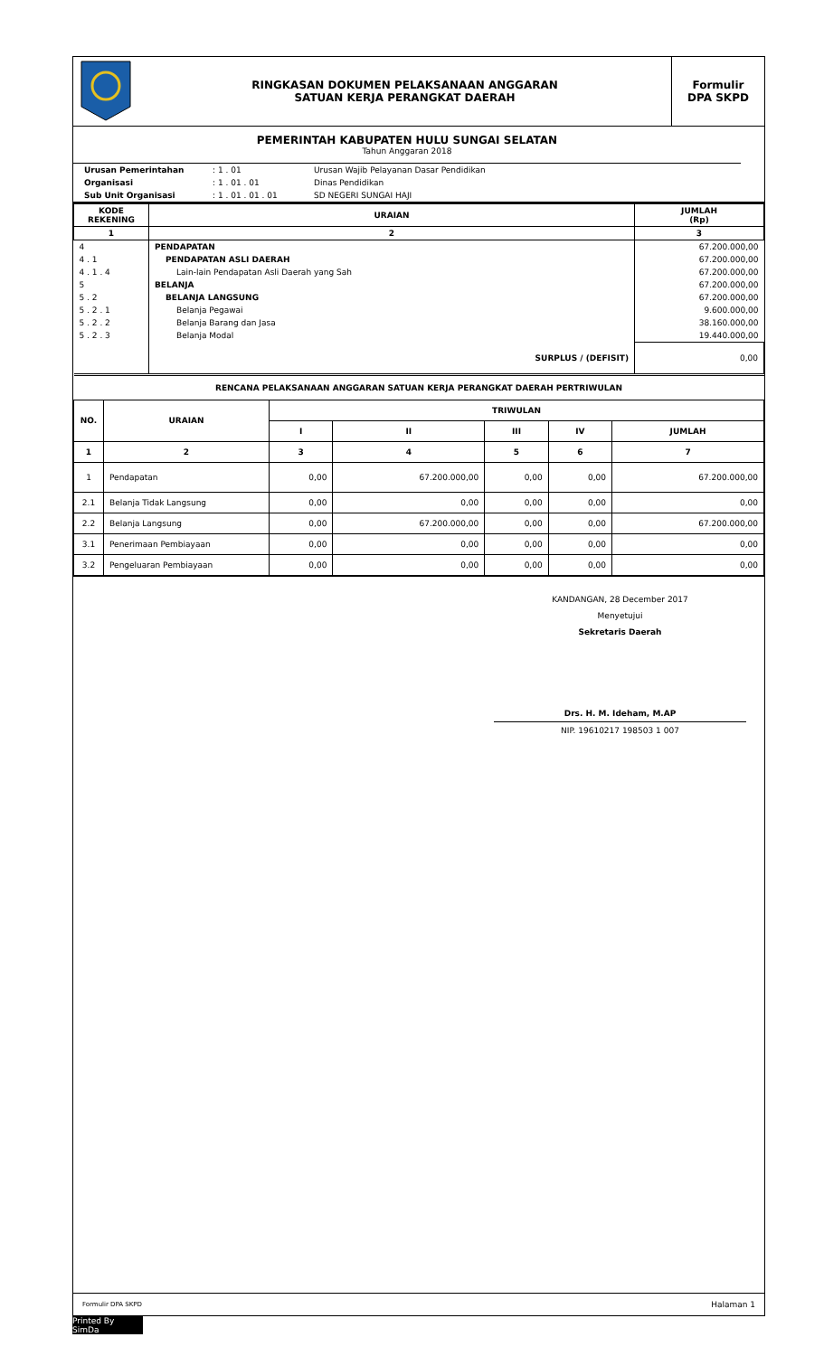| | RINGKASAN DOKUMEN PELAKSANAAN ANGGARAN SATUAN KERJA PERANGKAT DAERAH | Formulir DPA SKPD |
PEMERINTAH KABUPATEN HULU SUNGAI SELATAN
Tahun Anggaran 2018
| Urusan Pemerintahan | : 1 . 01 | Urusan Wajib Pelayanan Dasar Pendidikan |
| Organisasi | : 1 . 01 . 01 | Dinas Pendidikan |
| Sub Unit Organisasi | : 1 . 01 . 01 . 01 | SD NEGERI SUNGAI HAJI |
| KODE REKENING | URAIAN | JUMLAH (Rp) |
| 1 | 2 | 3 |
| 4 | PENDAPATAN | 67.200.000,00 |
| 4 . 1 | PENDAPATAN ASLI DAERAH | 67.200.000,00 |
| 4 . 1 . 4 | Lain-lain Pendapatan Asli Daerah yang Sah | 67.200.000,00 |
| 5 | BELANJA | 67.200.000,00 |
| 5 . 2 | BELANJA LANGSUNG | 67.200.000,00 |
| 5 . 2 . 1 | Belanja Pegawai | 9.600.000,00 |
| 5 . 2 . 2 | Belanja Barang dan Jasa | 38.160.000,00 |
| 5 . 2 . 3 | Belanja Modal | 19.440.000,00 |
| | SURPLUS / (DEFISIT) | 0,00 |
RENCANA PELAKSANAAN ANGGARAN SATUAN KERJA PERANGKAT DAERAH PERTRIWULAN
| NO. | URAIAN | TRIWULAN | | | | |
| --- | --- | --- | --- | --- | --- | --- |
| | | I | II | III | IV | JUMLAH |
| 1 | 2 | 3 | 4 | 5 | 6 | 7 |
| 1 | Pendapatan | 0,00 | 67.200.000,00 | 0,00 | 0,00 | 67.200.000,00 |
| 2.1 | Belanja Tidak Langsung | 0,00 | 0,00 | 0,00 | 0,00 | 0,00 |
| 2.2 | Belanja Langsung | 0,00 | 67.200.000,00 | 0,00 | 0,00 | 67.200.000,00 |
| 3.1 | Penerimaan Pembiayaan | 0,00 | 0,00 | 0,00 | 0,00 | 0,00 |
| 3.2 | Pengeluaran Pembiayaan | 0,00 | 0,00 | 0,00 | 0,00 | 0,00 |
KANDANGAN, 28 December 2017
Menyetujui
Sekretaris Daerah
Drs. H. M. Ideham, M.AP
NIP. 19610217 198503 1 007
Formulir DPA SKPD Halaman 1
Printed By SimDa